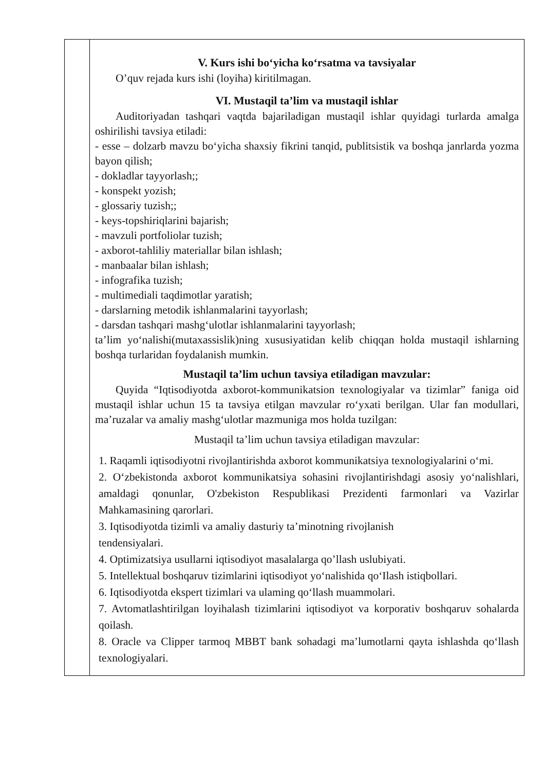| | V. Kurs ishi bo‘yicha ko‘rsatma va tavsiyalar O’quv rejada kurs ishi (loyiha) kiritilmagan. VI. Mustaqil ta’lim va mustaqil ishlar Auditoriyadan tashqari vaqtda bajariladigan mustaqil ishlar quyidagi turlarda amalga oshirilishi tavsiya etiladi: - esse – dolzarb mavzu bo‘yicha shaxsiy fikrini tanqid, publitsistik va boshqa janrlarda yozma bayon qilish; - dokladlar tayyorlash;; - konspekt yozish; - glossariy tuzish;; - keys-topshiriqlarini bajarish; - mavzuli portfoliolar tuzish; - axborot-tahliliy materiallar bilan ishlash; - manbaalar bilan ishlash; - infografika tuzish; - multimediali taqdimotlar yaratish; - darslarning metodik ishlanmalarini tayyorlash; - darsdan tashqari mashg‘ulotlar ishlanmalarini tayyorlash; ta’lim yo‘nalishi(mutaxassislik)ning xususiyatidan kelib chiqqan holda mustaqil ishlarning boshqa turlaridan foydalanish mumkin. Mustaqil ta’lim uchun tavsiya etiladigan mavzular: Quyida “Iqtisodiyotda axborot-kommunikatsion texnologiyalar va tizimlar” faniga oid mustaqil ishlar uchun 15 ta tavsiya etilgan mavzular ro‘yxati berilgan. Ular fan modullari, ma’ruzalar va amaliy mashg‘ulotlar mazmuniga mos holda tuzilgan: Mustaqil ta’lim uchun tavsiya etiladigan mavzular: 1. Raqamli iqtisodiyotni rivojlantirishda axborot kommunikatsiya texnologiyalarini o‘mi. 2. O‘zbekistonda axborot kommunikatsiya sohasini rivojlantirishdagi asosiy yo‘nalishlari, amaldagi qonunlar, O'zbekiston Respublikasi Prezidenti farmonlari va Vazirlar Mahkamasining qarorlari. 3. Iqtisodiyotda tizimli va amaliy dasturiy ta’minotning rivojlanish tendensiyalari. 4. Optimizatsiya usullarni iqtisodiyot masalalarga qo’llash uslubiyati. 5. Intellektual boshqaruv tizimlarini iqtisodiyot yo‘nalishida qo‘Ilash istiqbollari. 6. Iqtisodiyotda ekspert tizimlari va ulaming qo‘llash muammolari. 7. Avtomatlashtirilgan loyihalash tizimlarini iqtisodiyot va korporativ boshqaruv sohalarda qoilash. 8. Oracle va Clipper tarmoq MBBT bank sohadagi ma’lumotlarni qayta ishlashda qo‘llash texnologiyalari. |